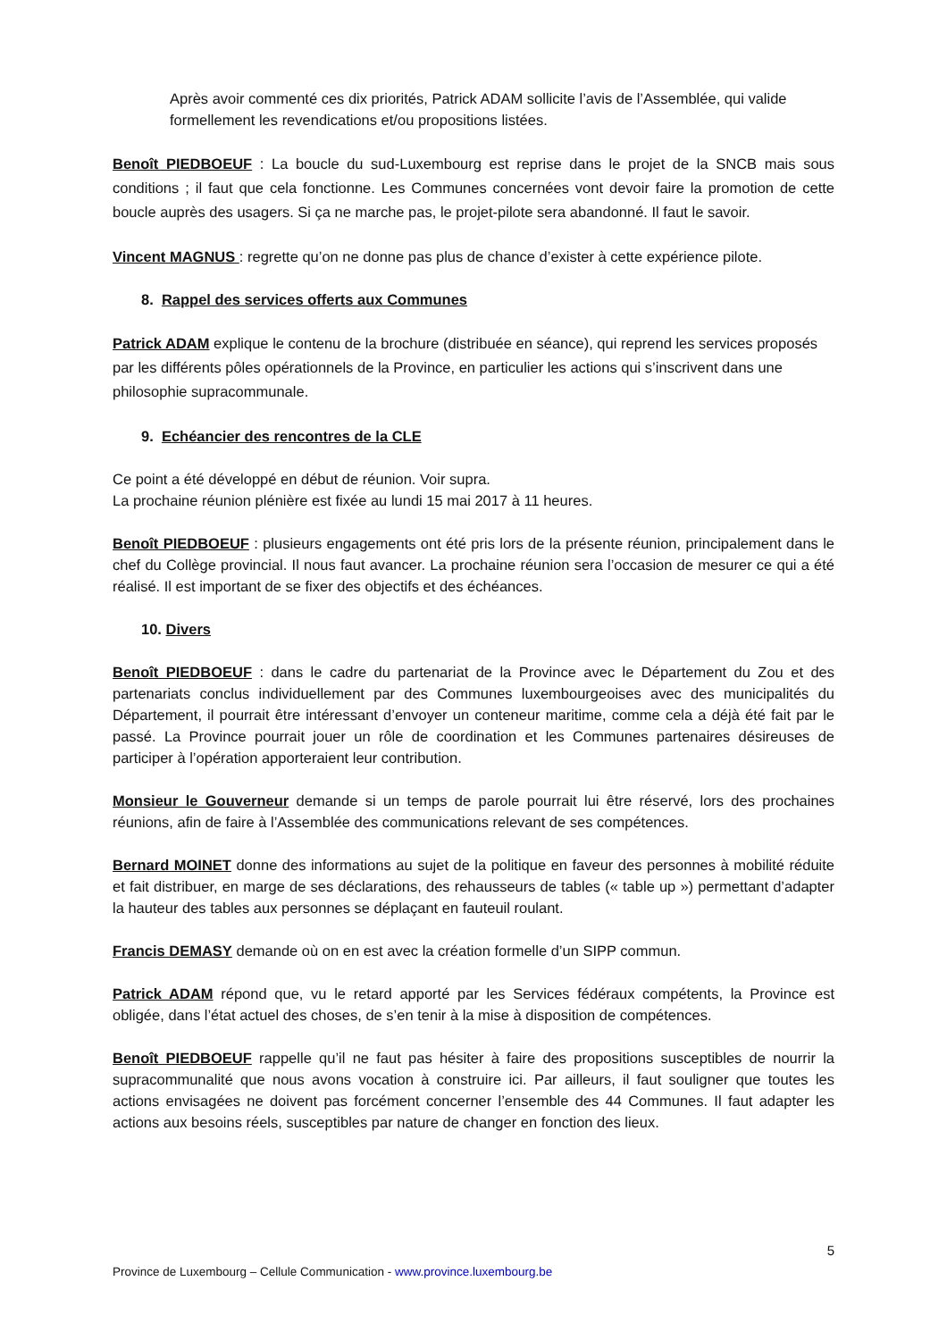Après avoir commenté ces dix priorités, Patrick ADAM sollicite l’avis de l’Assemblée, qui valide formellement les revendications et/ou propositions listées.
Benoît PIEDBOEUF : La boucle du sud-Luxembourg est reprise dans le projet de la SNCB mais sous conditions ; il faut que cela fonctionne. Les Communes concernées vont devoir faire la promotion de cette boucle auprès des usagers. Si ça ne marche pas, le projet-pilote sera abandonné. Il faut le savoir.
Vincent MAGNUS : regrette qu’on ne donne pas plus de chance d’exister à cette expérience pilote.
8. Rappel des services offerts aux Communes
Patrick ADAM explique le contenu de la brochure (distribuée en séance), qui reprend les services proposés par les différents pôles opérationnels de la Province, en particulier les actions qui s’inscrivent dans une philosophie supracommunale.
9. Echéancier des rencontres de la CLE
Ce point a été développé en début de réunion. Voir supra.
La prochaine réunion plénière est fixée au lundi 15 mai 2017 à 11 heures.
Benoît PIEDBOEUF : plusieurs engagements ont été pris lors de la présente réunion, principalement dans le chef du Collège provincial. Il nous faut avancer. La prochaine réunion sera l’occasion de mesurer ce qui a été réalisé. Il est important de se fixer des objectifs et des échéances.
10. Divers
Benoît PIEDBOEUF : dans le cadre du partenariat de la Province avec le Département du Zou et des partenariats conclus individuellement par des Communes luxembourgeoises avec des municipalités du Département, il pourrait être intéressant d’envoyer un conteneur maritime, comme cela a déjà été fait par le passé. La Province pourrait jouer un rôle de coordination et les Communes partenaires désireuses de participer à l’opération apporteraient leur contribution.
Monsieur le Gouverneur demande si un temps de parole pourrait lui être réservé, lors des prochaines réunions, afin de faire à l’Assemblée des communications relevant de ses compétences.
Bernard MOINET donne des informations au sujet de la politique en faveur des personnes à mobilité réduite et fait distribuer, en marge de ses déclarations, des rehausseurs de tables (« table up ») permettant d’adapter la hauteur des tables aux personnes se déplaçant en fauteuil roulant.
Francis DEMASY demande où on en est avec la création formelle d’un SIPP commun.
Patrick ADAM répond que, vu le retard apporté par les Services fédéraux compétents, la Province est obligée, dans l’état actuel des choses, de s’en tenir à la mise à disposition de compétences.
Benoît PIEDBOEUF rappelle qu’il ne faut pas hésiter à faire des propositions susceptibles de nourrir la supracommunalité que nous avons vocation à construire ici. Par ailleurs, il faut souligner que toutes les actions envisagées ne doivent pas forcément concerner l’ensemble des 44 Communes. Il faut adapter les actions aux besoins réels, susceptibles par nature de changer en fonction des lieux.
5
Province de Luxembourg – Cellule Communication - www.province.luxembourg.be